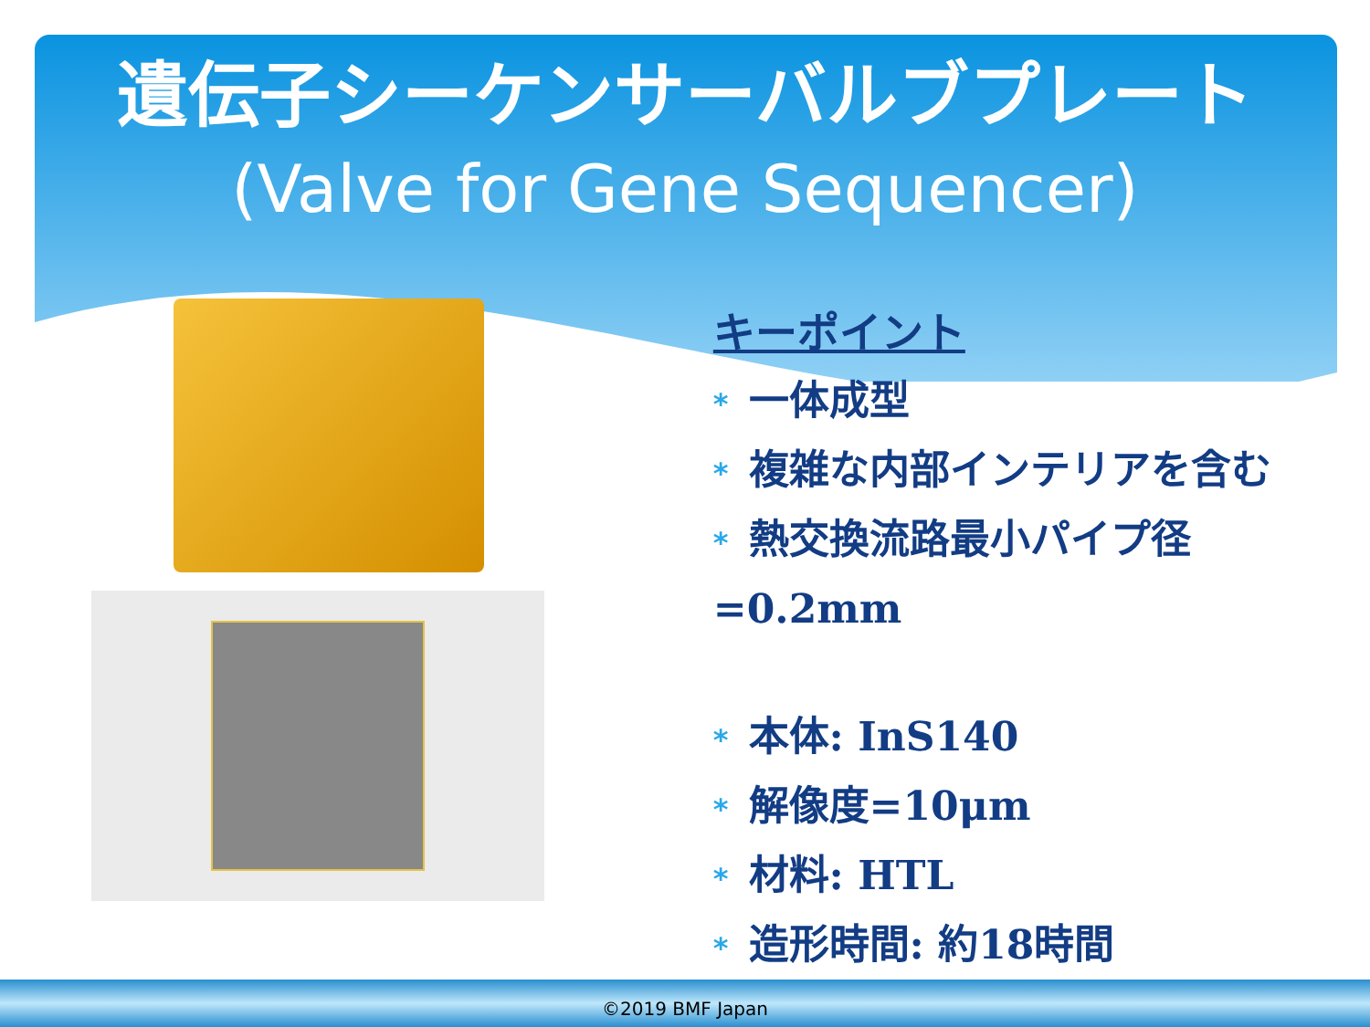遺伝子シーケンサーバルブプレート
(Valve for Gene Sequencer)
キーポイント
* 一体成型
* 複雑な内部インテリアを含む
* 熱交換流路最小パイプ径=0.2mm
* 本体: InS140
* 解像度=10μm
* 材料: HTL
* 造形時間: 約18時間
©2019 BMF Japan